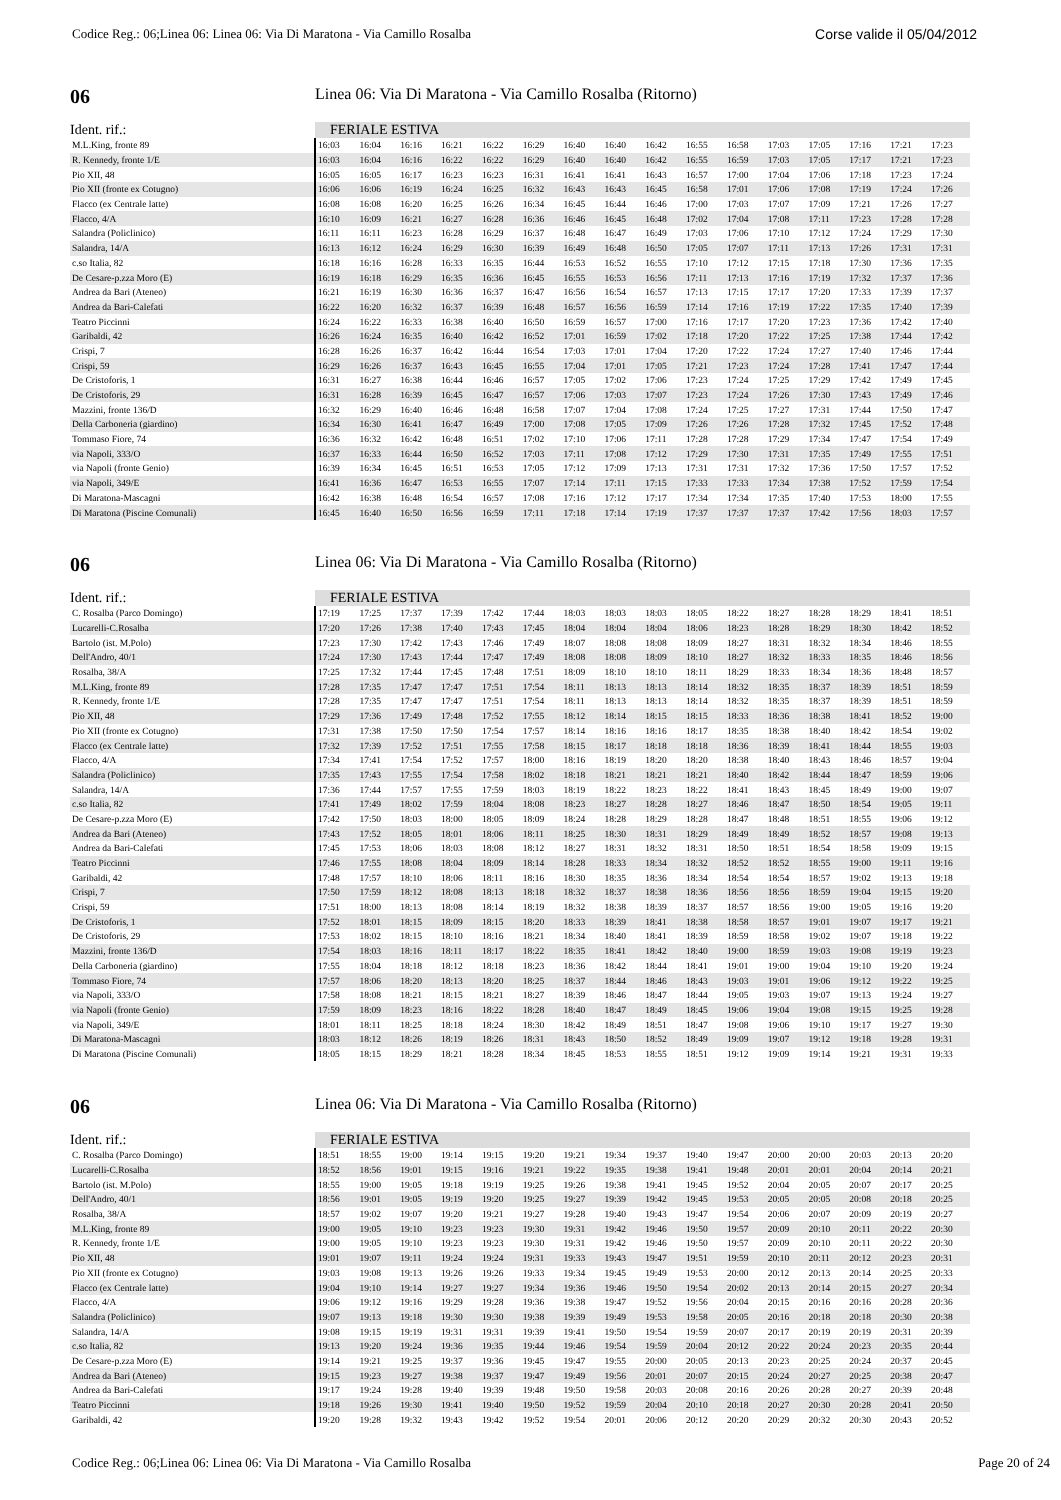Codice Reg.: 06;Linea 06: Linea 06: Via Di Maratona - Via Camillo Rosalba Corse valide il 05/04/2012
06 Linea 06: Via Di Maratona - Via Camillo Rosalba (Ritorno)
Ident. rif.: FERIALE ESTIVA
| M.L.King, fronte 89 | 16:03 | 16:04 | 16:16 | 16:21 | 16:22 | 16:29 | 16:40 | 16:40 | 16:42 | 16:55 | 16:58 | 17:03 | 17:05 | 17:16 | 17:21 | 17:23 |
| R. Kennedy, fronte 1/E | 16:03 | 16:04 | 16:16 | 16:22 | 16:22 | 16:29 | 16:40 | 16:40 | 16:42 | 16:55 | 16:59 | 17:03 | 17:05 | 17:17 | 17:21 | 17:23 |
| Pio XII, 48 | 16:05 | 16:05 | 16:17 | 16:23 | 16:23 | 16:31 | 16:41 | 16:41 | 16:43 | 16:57 | 17:00 | 17:04 | 17:06 | 17:18 | 17:23 | 17:24 |
| Pio XII (fronte ex Cotugno) | 16:06 | 16:06 | 16:19 | 16:24 | 16:25 | 16:32 | 16:43 | 16:43 | 16:45 | 16:58 | 17:01 | 17:06 | 17:08 | 17:19 | 17:24 | 17:26 |
| Flacco (ex Centrale latte) | 16:08 | 16:08 | 16:20 | 16:25 | 16:26 | 16:34 | 16:45 | 16:44 | 16:46 | 17:00 | 17:03 | 17:07 | 17:09 | 17:21 | 17:26 | 17:27 |
| Flacco, 4/A | 16:10 | 16:09 | 16:21 | 16:27 | 16:28 | 16:36 | 16:46 | 16:45 | 16:48 | 17:02 | 17:04 | 17:08 | 17:11 | 17:23 | 17:28 | 17:28 |
| Salandra (Policlinico) | 16:11 | 16:11 | 16:23 | 16:28 | 16:29 | 16:37 | 16:48 | 16:47 | 16:49 | 17:03 | 17:06 | 17:10 | 17:12 | 17:24 | 17:29 | 17:30 |
| Salandra, 14/A | 16:13 | 16:12 | 16:24 | 16:29 | 16:30 | 16:39 | 16:49 | 16:48 | 16:50 | 17:05 | 17:07 | 17:11 | 17:13 | 17:26 | 17:31 | 17:31 |
| c.so Italia, 82 | 16:18 | 16:16 | 16:28 | 16:33 | 16:35 | 16:44 | 16:53 | 16:52 | 16:55 | 17:10 | 17:12 | 17:15 | 17:18 | 17:30 | 17:36 | 17:35 |
| De Cesare-p.zza Moro (E) | 16:19 | 16:18 | 16:29 | 16:35 | 16:36 | 16:45 | 16:55 | 16:53 | 16:56 | 17:11 | 17:13 | 17:16 | 17:19 | 17:32 | 17:37 | 17:36 |
| Andrea da Bari (Ateneo) | 16:21 | 16:19 | 16:30 | 16:36 | 16:37 | 16:47 | 16:56 | 16:54 | 16:57 | 17:13 | 17:15 | 17:17 | 17:20 | 17:33 | 17:39 | 17:37 |
| Andrea da Bari-Calefati | 16:22 | 16:20 | 16:32 | 16:37 | 16:39 | 16:48 | 16:57 | 16:56 | 16:59 | 17:14 | 17:16 | 17:19 | 17:22 | 17:35 | 17:40 | 17:39 |
| Teatro Piccinni | 16:24 | 16:22 | 16:33 | 16:38 | 16:40 | 16:50 | 16:59 | 16:57 | 17:00 | 17:16 | 17:17 | 17:20 | 17:23 | 17:36 | 17:42 | 17:40 |
| Garibaldi, 42 | 16:26 | 16:24 | 16:35 | 16:40 | 16:42 | 16:52 | 17:01 | 16:59 | 17:02 | 17:18 | 17:20 | 17:22 | 17:25 | 17:38 | 17:44 | 17:42 |
| Crispi, 7 | 16:28 | 16:26 | 16:37 | 16:42 | 16:44 | 16:54 | 17:03 | 17:01 | 17:04 | 17:20 | 17:22 | 17:24 | 17:27 | 17:40 | 17:46 | 17:44 |
| Crispi, 59 | 16:29 | 16:26 | 16:37 | 16:43 | 16:45 | 16:55 | 17:04 | 17:01 | 17:05 | 17:21 | 17:23 | 17:24 | 17:28 | 17:41 | 17:47 | 17:44 |
| De Cristoforis, 1 | 16:31 | 16:27 | 16:38 | 16:44 | 16:46 | 16:57 | 17:05 | 17:02 | 17:06 | 17:23 | 17:24 | 17:25 | 17:29 | 17:42 | 17:49 | 17:45 |
| De Cristoforis, 29 | 16:31 | 16:28 | 16:39 | 16:45 | 16:47 | 16:57 | 17:06 | 17:03 | 17:07 | 17:23 | 17:24 | 17:26 | 17:30 | 17:43 | 17:49 | 17:46 |
| Mazzini, fronte 136/D | 16:32 | 16:29 | 16:40 | 16:46 | 16:48 | 16:58 | 17:07 | 17:04 | 17:08 | 17:24 | 17:25 | 17:27 | 17:31 | 17:44 | 17:50 | 17:47 |
| Della Carboneria (giardino) | 16:34 | 16:30 | 16:41 | 16:47 | 16:49 | 17:00 | 17:08 | 17:05 | 17:09 | 17:26 | 17:26 | 17:28 | 17:32 | 17:45 | 17:52 | 17:48 |
| Tommaso Fiore, 74 | 16:36 | 16:32 | 16:42 | 16:48 | 16:51 | 17:02 | 17:10 | 17:06 | 17:11 | 17:28 | 17:28 | 17:29 | 17:34 | 17:47 | 17:54 | 17:49 |
| via Napoli, 333/O | 16:37 | 16:33 | 16:44 | 16:50 | 16:52 | 17:03 | 17:11 | 17:08 | 17:12 | 17:29 | 17:30 | 17:31 | 17:35 | 17:49 | 17:55 | 17:51 |
| via Napoli (fronte Genio) | 16:39 | 16:34 | 16:45 | 16:51 | 16:53 | 17:05 | 17:12 | 17:09 | 17:13 | 17:31 | 17:31 | 17:32 | 17:36 | 17:50 | 17:57 | 17:52 |
| via Napoli, 349/E | 16:41 | 16:36 | 16:47 | 16:53 | 16:55 | 17:07 | 17:14 | 17:11 | 17:15 | 17:33 | 17:33 | 17:34 | 17:38 | 17:52 | 17:59 | 17:54 |
| Di Maratona-Mascagni | 16:42 | 16:38 | 16:48 | 16:54 | 16:57 | 17:08 | 17:16 | 17:12 | 17:17 | 17:34 | 17:34 | 17:35 | 17:40 | 17:53 | 18:00 | 17:55 |
| Di Maratona (Piscine Comunali) | 16:45 | 16:40 | 16:50 | 16:56 | 16:59 | 17:11 | 17:18 | 17:14 | 17:19 | 17:37 | 17:37 | 17:37 | 17:42 | 17:56 | 18:03 | 17:57 |
06 Linea 06: Via Di Maratona - Via Camillo Rosalba (Ritorno)
Ident. rif.: FERIALE ESTIVA
| C. Rosalba (Parco Domingo) | 17:19 | 17:25 | 17:37 | 17:39 | 17:42 | 17:44 | 18:03 | 18:03 | 18:03 | 18:05 | 18:22 | 18:27 | 18:28 | 18:29 | 18:41 | 18:51 |
| Lucarelli-C.Rosalba | 17:20 | 17:26 | 17:38 | 17:40 | 17:43 | 17:45 | 18:04 | 18:04 | 18:04 | 18:06 | 18:23 | 18:28 | 18:29 | 18:30 | 18:42 | 18:52 |
| Bartolo (ist. M.Polo) | 17:23 | 17:30 | 17:42 | 17:43 | 17:46 | 17:49 | 18:07 | 18:08 | 18:08 | 18:09 | 18:27 | 18:31 | 18:32 | 18:34 | 18:46 | 18:55 |
| Dell'Andro, 40/1 | 17:24 | 17:30 | 17:43 | 17:44 | 17:47 | 17:49 | 18:08 | 18:08 | 18:09 | 18:10 | 18:27 | 18:32 | 18:33 | 18:35 | 18:46 | 18:56 |
| Rosalba, 38/A | 17:25 | 17:32 | 17:44 | 17:45 | 17:48 | 17:51 | 18:09 | 18:10 | 18:10 | 18:11 | 18:29 | 18:33 | 18:34 | 18:36 | 18:48 | 18:57 |
| M.L.King, fronte 89 | 17:28 | 17:35 | 17:47 | 17:47 | 17:51 | 17:54 | 18:11 | 18:13 | 18:13 | 18:14 | 18:32 | 18:35 | 18:37 | 18:39 | 18:51 | 18:59 |
| R. Kennedy, fronte 1/E | 17:28 | 17:35 | 17:47 | 17:47 | 17:51 | 17:54 | 18:11 | 18:13 | 18:13 | 18:14 | 18:32 | 18:35 | 18:37 | 18:39 | 18:51 | 18:59 |
| Pio XII, 48 | 17:29 | 17:36 | 17:49 | 17:48 | 17:52 | 17:55 | 18:12 | 18:14 | 18:15 | 18:15 | 18:33 | 18:36 | 18:38 | 18:41 | 18:52 | 19:00 |
| Pio XII (fronte ex Cotugno) | 17:31 | 17:38 | 17:50 | 17:50 | 17:54 | 17:57 | 18:14 | 18:16 | 18:16 | 18:17 | 18:35 | 18:38 | 18:40 | 18:42 | 18:54 | 19:02 |
| Flacco (ex Centrale latte) | 17:32 | 17:39 | 17:52 | 17:51 | 17:55 | 17:58 | 18:15 | 18:17 | 18:18 | 18:18 | 18:36 | 18:39 | 18:41 | 18:44 | 18:55 | 19:03 |
| Flacco, 4/A | 17:34 | 17:41 | 17:54 | 17:52 | 17:57 | 18:00 | 18:16 | 18:19 | 18:20 | 18:20 | 18:38 | 18:40 | 18:43 | 18:46 | 18:57 | 19:04 |
| Salandra (Policlinico) | 17:35 | 17:43 | 17:55 | 17:54 | 17:58 | 18:02 | 18:18 | 18:21 | 18:21 | 18:21 | 18:40 | 18:42 | 18:44 | 18:47 | 18:59 | 19:06 |
| Salandra, 14/A | 17:36 | 17:44 | 17:57 | 17:55 | 17:59 | 18:03 | 18:19 | 18:22 | 18:23 | 18:22 | 18:41 | 18:43 | 18:45 | 18:49 | 19:00 | 19:07 |
| c.so Italia, 82 | 17:41 | 17:49 | 18:02 | 17:59 | 18:04 | 18:08 | 18:23 | 18:27 | 18:28 | 18:27 | 18:46 | 18:47 | 18:50 | 18:54 | 19:05 | 19:11 |
| De Cesare-p.zza Moro (E) | 17:42 | 17:50 | 18:03 | 18:00 | 18:05 | 18:09 | 18:24 | 18:28 | 18:29 | 18:28 | 18:47 | 18:48 | 18:51 | 18:55 | 19:06 | 19:12 |
| Andrea da Bari (Ateneo) | 17:43 | 17:52 | 18:05 | 18:01 | 18:06 | 18:11 | 18:25 | 18:30 | 18:31 | 18:29 | 18:49 | 18:49 | 18:52 | 18:57 | 19:08 | 19:13 |
| Andrea da Bari-Calefati | 17:45 | 17:53 | 18:06 | 18:03 | 18:08 | 18:12 | 18:27 | 18:31 | 18:32 | 18:31 | 18:50 | 18:51 | 18:54 | 18:58 | 19:09 | 19:15 |
| Teatro Piccinni | 17:46 | 17:55 | 18:08 | 18:04 | 18:09 | 18:14 | 18:28 | 18:33 | 18:34 | 18:32 | 18:52 | 18:52 | 18:55 | 19:00 | 19:11 | 19:16 |
| Garibaldi, 42 | 17:48 | 17:57 | 18:10 | 18:06 | 18:11 | 18:16 | 18:30 | 18:35 | 18:36 | 18:34 | 18:54 | 18:54 | 18:57 | 19:02 | 19:13 | 19:18 |
| Crispi, 7 | 17:50 | 17:59 | 18:12 | 18:08 | 18:13 | 18:18 | 18:32 | 18:37 | 18:38 | 18:36 | 18:56 | 18:56 | 18:59 | 19:04 | 19:15 | 19:20 |
| Crispi, 59 | 17:51 | 18:00 | 18:13 | 18:08 | 18:14 | 18:19 | 18:32 | 18:38 | 18:39 | 18:37 | 18:57 | 18:56 | 19:00 | 19:05 | 19:16 | 19:20 |
| De Cristoforis, 1 | 17:52 | 18:01 | 18:15 | 18:09 | 18:15 | 18:20 | 18:33 | 18:39 | 18:41 | 18:38 | 18:58 | 18:57 | 19:01 | 19:07 | 19:17 | 19:21 |
| De Cristoforis, 29 | 17:53 | 18:02 | 18:15 | 18:10 | 18:16 | 18:21 | 18:34 | 18:40 | 18:41 | 18:39 | 18:59 | 18:58 | 19:02 | 19:07 | 19:18 | 19:22 |
| Mazzini, fronte 136/D | 17:54 | 18:03 | 18:16 | 18:11 | 18:17 | 18:22 | 18:35 | 18:41 | 18:42 | 18:40 | 19:00 | 18:59 | 19:03 | 19:08 | 19:19 | 19:23 |
| Della Carboneria (giardino) | 17:55 | 18:04 | 18:18 | 18:12 | 18:18 | 18:23 | 18:36 | 18:42 | 18:44 | 18:41 | 19:01 | 19:00 | 19:04 | 19:10 | 19:20 | 19:24 |
| Tommaso Fiore, 74 | 17:57 | 18:06 | 18:20 | 18:13 | 18:20 | 18:25 | 18:37 | 18:44 | 18:46 | 18:43 | 19:03 | 19:01 | 19:06 | 19:12 | 19:22 | 19:25 |
| via Napoli, 333/O | 17:58 | 18:08 | 18:21 | 18:15 | 18:21 | 18:27 | 18:39 | 18:46 | 18:47 | 18:44 | 19:05 | 19:03 | 19:07 | 19:13 | 19:24 | 19:27 |
| via Napoli (fronte Genio) | 17:59 | 18:09 | 18:23 | 18:16 | 18:22 | 18:28 | 18:40 | 18:47 | 18:49 | 18:45 | 19:06 | 19:04 | 19:08 | 19:15 | 19:25 | 19:28 |
| via Napoli, 349/E | 18:01 | 18:11 | 18:25 | 18:18 | 18:24 | 18:30 | 18:42 | 18:49 | 18:51 | 18:47 | 19:08 | 19:06 | 19:10 | 19:17 | 19:27 | 19:30 |
| Di Maratona-Mascagni | 18:03 | 18:12 | 18:26 | 18:19 | 18:26 | 18:31 | 18:43 | 18:50 | 18:52 | 18:49 | 19:09 | 19:07 | 19:12 | 19:18 | 19:28 | 19:31 |
| Di Maratona (Piscine Comunali) | 18:05 | 18:15 | 18:29 | 18:21 | 18:28 | 18:34 | 18:45 | 18:53 | 18:55 | 18:51 | 19:12 | 19:09 | 19:14 | 19:21 | 19:31 | 19:33 |
06 Linea 06: Via Di Maratona - Via Camillo Rosalba (Ritorno)
Ident. rif.: FERIALE ESTIVA
| C. Rosalba (Parco Domingo) | 18:51 | 18:55 | 19:00 | 19:14 | 19:15 | 19:20 | 19:21 | 19:34 | 19:37 | 19:40 | 19:47 | 20:00 | 20:00 | 20:03 | 20:13 | 20:20 |
| Lucarelli-C.Rosalba | 18:52 | 18:56 | 19:01 | 19:15 | 19:16 | 19:21 | 19:22 | 19:35 | 19:38 | 19:41 | 19:48 | 20:01 | 20:01 | 20:04 | 20:14 | 20:21 |
| Bartolo (ist. M.Polo) | 18:55 | 19:00 | 19:05 | 19:18 | 19:19 | 19:25 | 19:26 | 19:38 | 19:41 | 19:45 | 19:52 | 20:04 | 20:05 | 20:07 | 20:17 | 20:25 |
| Dell'Andro, 40/1 | 18:56 | 19:01 | 19:05 | 19:19 | 19:20 | 19:25 | 19:27 | 19:39 | 19:42 | 19:45 | 19:53 | 20:05 | 20:05 | 20:08 | 20:18 | 20:25 |
| Rosalba, 38/A | 18:57 | 19:02 | 19:07 | 19:20 | 19:21 | 19:27 | 19:28 | 19:40 | 19:43 | 19:47 | 19:54 | 20:06 | 20:07 | 20:09 | 20:19 | 20:27 |
| M.L.King, fronte 89 | 19:00 | 19:05 | 19:10 | 19:23 | 19:23 | 19:30 | 19:31 | 19:42 | 19:46 | 19:50 | 19:57 | 20:09 | 20:10 | 20:11 | 20:22 | 20:30 |
| R. Kennedy, fronte 1/E | 19:00 | 19:05 | 19:10 | 19:23 | 19:23 | 19:30 | 19:31 | 19:42 | 19:46 | 19:50 | 19:57 | 20:09 | 20:10 | 20:11 | 20:22 | 20:30 |
| Pio XII, 48 | 19:01 | 19:07 | 19:11 | 19:24 | 19:24 | 19:31 | 19:33 | 19:43 | 19:47 | 19:51 | 19:59 | 20:10 | 20:11 | 20:12 | 20:23 | 20:31 |
| Pio XII (fronte ex Cotugno) | 19:03 | 19:08 | 19:13 | 19:26 | 19:26 | 19:33 | 19:34 | 19:45 | 19:49 | 19:53 | 20:00 | 20:12 | 20:13 | 20:14 | 20:25 | 20:33 |
| Flacco (ex Centrale latte) | 19:04 | 19:10 | 19:14 | 19:27 | 19:27 | 19:34 | 19:36 | 19:46 | 19:50 | 19:54 | 20:02 | 20:13 | 20:14 | 20:15 | 20:27 | 20:34 |
| Flacco, 4/A | 19:06 | 19:12 | 19:16 | 19:29 | 19:28 | 19:36 | 19:38 | 19:47 | 19:52 | 19:56 | 20:04 | 20:15 | 20:16 | 20:16 | 20:28 | 20:36 |
| Salandra (Policlinico) | 19:07 | 19:13 | 19:18 | 19:30 | 19:30 | 19:38 | 19:39 | 19:49 | 19:53 | 19:58 | 20:05 | 20:16 | 20:18 | 20:18 | 20:30 | 20:38 |
| Salandra, 14/A | 19:08 | 19:15 | 19:19 | 19:31 | 19:31 | 19:39 | 19:41 | 19:50 | 19:54 | 19:59 | 20:07 | 20:17 | 20:19 | 20:19 | 20:31 | 20:39 |
| c.so Italia, 82 | 19:13 | 19:20 | 19:24 | 19:36 | 19:35 | 19:44 | 19:46 | 19:54 | 19:59 | 20:04 | 20:12 | 20:22 | 20:24 | 20:23 | 20:35 | 20:44 |
| De Cesare-p.zza Moro (E) | 19:14 | 19:21 | 19:25 | 19:37 | 19:36 | 19:45 | 19:47 | 19:55 | 20:00 | 20:05 | 20:13 | 20:23 | 20:25 | 20:24 | 20:37 | 20:45 |
| Andrea da Bari (Ateneo) | 19:15 | 19:23 | 19:27 | 19:38 | 19:37 | 19:47 | 19:49 | 19:56 | 20:01 | 20:07 | 20:15 | 20:24 | 20:27 | 20:25 | 20:38 | 20:47 |
| Andrea da Bari-Calefati | 19:17 | 19:24 | 19:28 | 19:40 | 19:39 | 19:48 | 19:50 | 19:58 | 20:03 | 20:08 | 20:16 | 20:26 | 20:28 | 20:27 | 20:39 | 20:48 |
| Teatro Piccinni | 19:18 | 19:26 | 19:30 | 19:41 | 19:40 | 19:50 | 19:52 | 19:59 | 20:04 | 20:10 | 20:18 | 20:27 | 20:30 | 20:28 | 20:41 | 20:50 |
| Garibaldi, 42 | 19:20 | 19:28 | 19:32 | 19:43 | 19:42 | 19:52 | 19:54 | 20:01 | 20:06 | 20:12 | 20:20 | 20:29 | 20:32 | 20:30 | 20:43 | 20:52 |
Codice Reg.: 06;Linea 06: Linea 06: Via Di Maratona - Via Camillo Rosalba Page 20 of 24